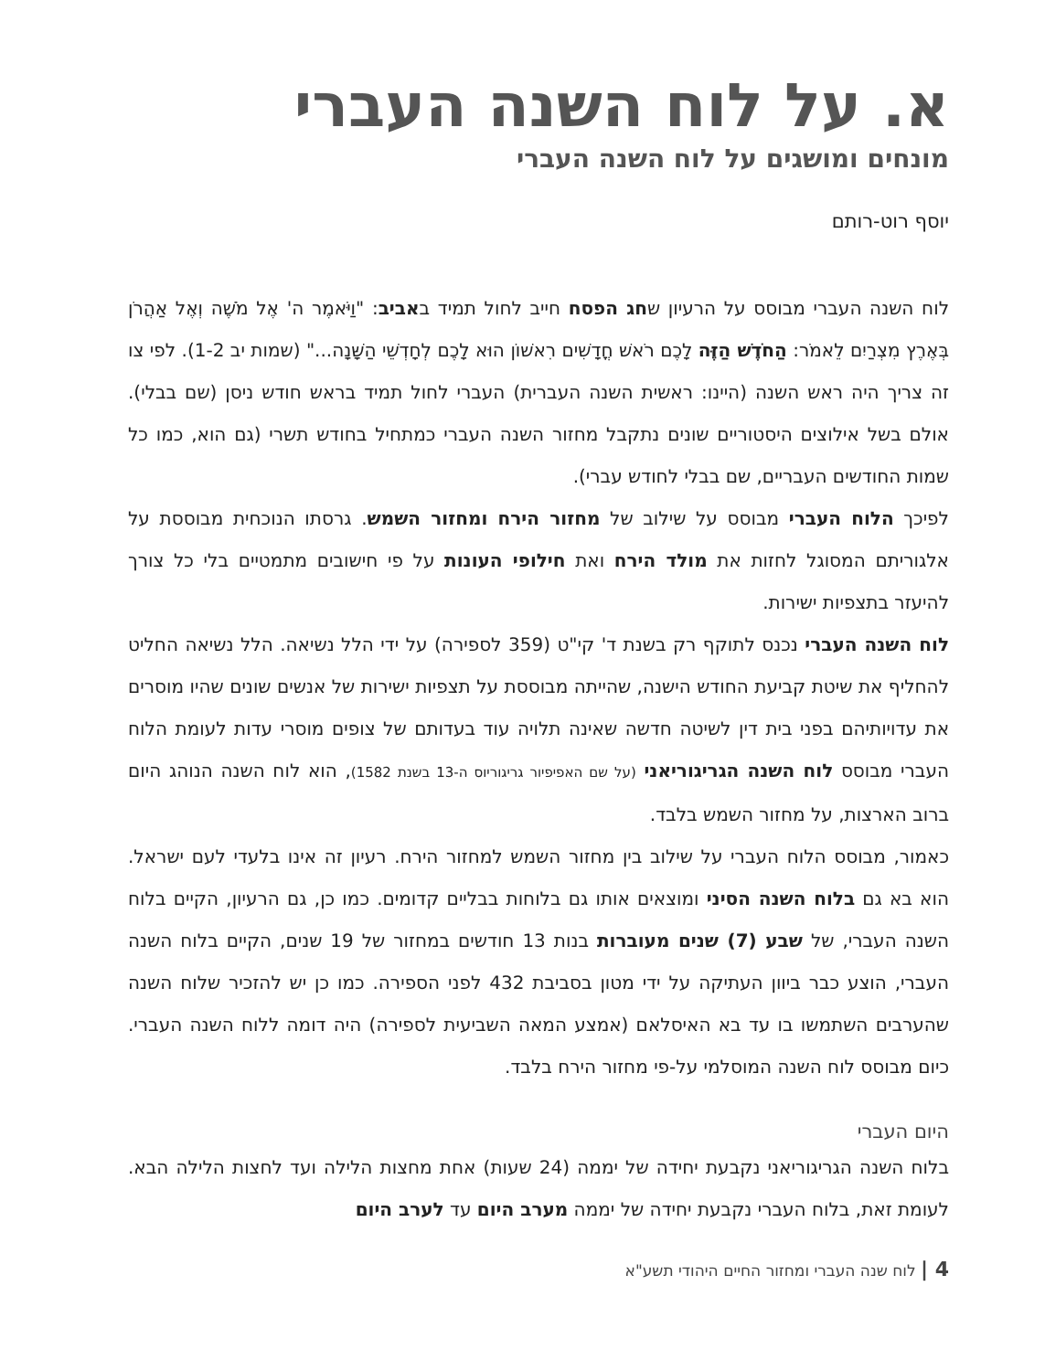א. על לוח השנה העברי
מונחים ומושגים על לוח השנה העברי
יוסף רוט-רותם
לוח השנה העברי מבוסס על הרעיון שחג הפסח חייב לחול תמיד באביב: "וַיֹּאמֶר ה' אֶל מֹשֶׁה וְאֶל אַהֲרֹן בְּאֶרֶץ מִצְרַיִם לֵאמֹר: הַחֹדֶשׁ הַזֶּה לָכֶם רֹאשׁ חֳדָשִׁים רִאשׁוֹן הוּא לָכֶם לְחָדְשֵׁי הַשָּׁנָה..." (שמות יב 1-2). לפי צו זה צריך היה ראש השנה (היינו: ראשית השנה העברית) העברי לחול תמיד בראש חודש ניסן (שם בבלי). אולם בשל אילוצים היסטוריים שונים נתקבל מחזור השנה העברי כמתחיל בחודש תשרי (גם הוא, כמו כל שמות החודשים העבריים, שם בבלי לחודש עברי).
לפיכך הלוח העברי מבוסס על שילוב של מחזור הירח ומחזור השמש. גרסתו הנוכחית מבוססת על אלגוריתם המסוגל לחזות את מולד הירח ואת חילופי העונות על פי חישובים מתמטיים בלי כל צורך להיעזר בתצפיות ישירות.
לוח השנה העברי נכנס לתוקף רק בשנת ד' קי"ט (359 לספירה) על ידי הלל נשיאה. הלל נשיאה החליט להחליף את שיטת קביעת החודש הישנה, שהייתה מבוססת על תצפיות ישירות של אנשים שונים שהיו מוסרים את עדויותיהם בפני בית דין לשיטה חדשה שאינה תלויה עוד בעדותם של צופים מוסרי עדות לעומת הלוח העברי מבוסס לוח השנה הגריגוריאני (על שם האפיפיור גריגוריוס ה-13 בשנת 1582), הוא לוח השנה הנוהג היום ברוב הארצות, על מחזור השמש בלבד.
כאמור, מבוסס הלוח העברי על שילוב בין מחזור השמש למחזור הירח. רעיון זה אינו בלעדי לעם ישראל. הוא בא גם בלוח השנה הסיני ומוצאים אותו גם בלוחות בבליים קדומים. כמו כן, גם הרעיון, הקיים בלוח השנה העברי, של שבע (7) שנים מעוברות בנות 13 חודשים במחזור של 19 שנים, הקיים בלוח השנה העברי, הוצע כבר ביוון העתיקה על ידי מטון בסביבת 432 לפני הספירה. כמו כן יש להזכיר שלוח השנה שהערבים השתמשו בו עד בא האיסלאם (אמצע המאה השביעית לספירה) היה דומה ללוח השנה העברי. כיום מבוסס לוח השנה המוסלמי על-פי מחזור הירח בלבד.
היום העברי
בלוח השנה הגריגוריאני נקבעת יחידה של יממה (24 שעות) אחת מחצות הלילה ועד לחצות הלילה הבא. לעומת זאת, בלוח העברי נקבעת יחידה של יממה מערב היום עד לערב היום
4 | לוח שנה העברי ומחזור החיים היהודי תשע"א